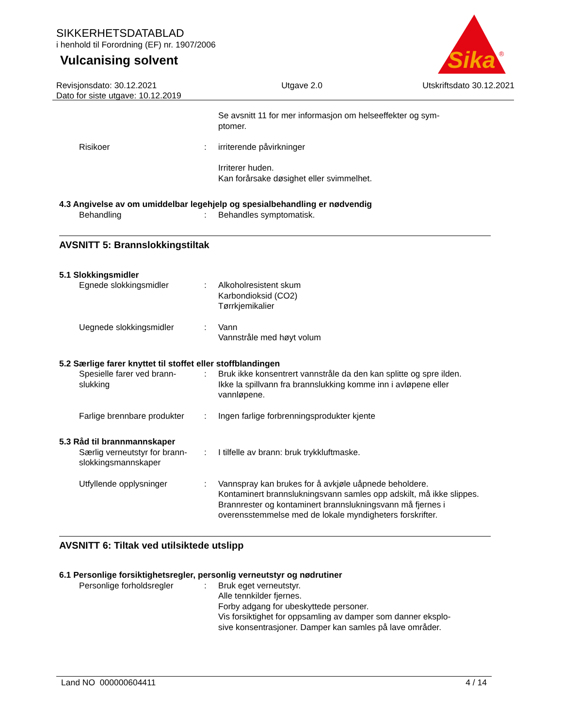SIKKERHETSDATABLAD
i henhold til Forordning (EF) nr. 1907/2006
Vulcanising solvent
Sika
®
Revisjonsdato: 30.12.2021
Dato for siste utgave: 10.12.2019
Utgave 2.0 Utskriftsdato 30.12.2021
Se avsnitt 11 for mer informasjon om helseeffekter og sym-
ptomer.
Risikoer : irriterende påvirkninger
Irriterer huden.
Kan forårsake døsighet eller svimmelhet.
4.3 Angivelse av om umiddelbar legehjelp og spesialbehandling er nødvendig
Behandling : Behandles symptomatisk.
AVSNITT 5: Brannslokkingstiltak
5.1 Slokkingsmidler
Egnede slokkingsmidler : Alkoholresistent skum
Karbondioksid (CO2)
Tørrkjemikalier
Uegnede slokkingsmidler : Vann
Vannstråle med høyt volum
5.2 Særlige farer knyttet til stoffet eller stoffblandingen
Spesielle farer ved brann-
slukking
: Bruk ikke konsentrert vannstråle da den kan splitte og spre ilden.
Ikke la spillvann fra brannslukking komme inn i avløpene eller vannløpene.
Farlige brennbare produkter
: Ingen farlige forbrenningsprodukter kjente
5.3 Råd til brannmannskaper
Særlig verneutstyr for brann-
slokkingsmannskaper
: I tilfelle av brann: bruk trykkluftmaske.
Utfyllende opplysninger : Vannspray kan brukes for å avkjøle uåpnede beholdere.
Kontaminert brannslukningsvann samles opp adskilt, må ikke slippes.
Brannrester og kontaminert brannslukningsvann må fjernes i overensstemmelse med de lokale myndigheters forskrifter.
AVSNITT 6: Tiltak ved utilsiktede utslipp
6.1 Personlige forsiktighetsregler, personlig verneutstyr og nødrutiner
Personlige forholdsregler
: Bruk eget verneutstyr.
Alle tennkilder fjernes.
Forby adgang for ubeskyttede personer.
Vis forsiktighet for oppsamling av damper som danner eksplo-
sive konsentrasjoner. Damper kan samles på lave områder.
Land NO 000000604411 4 / 14